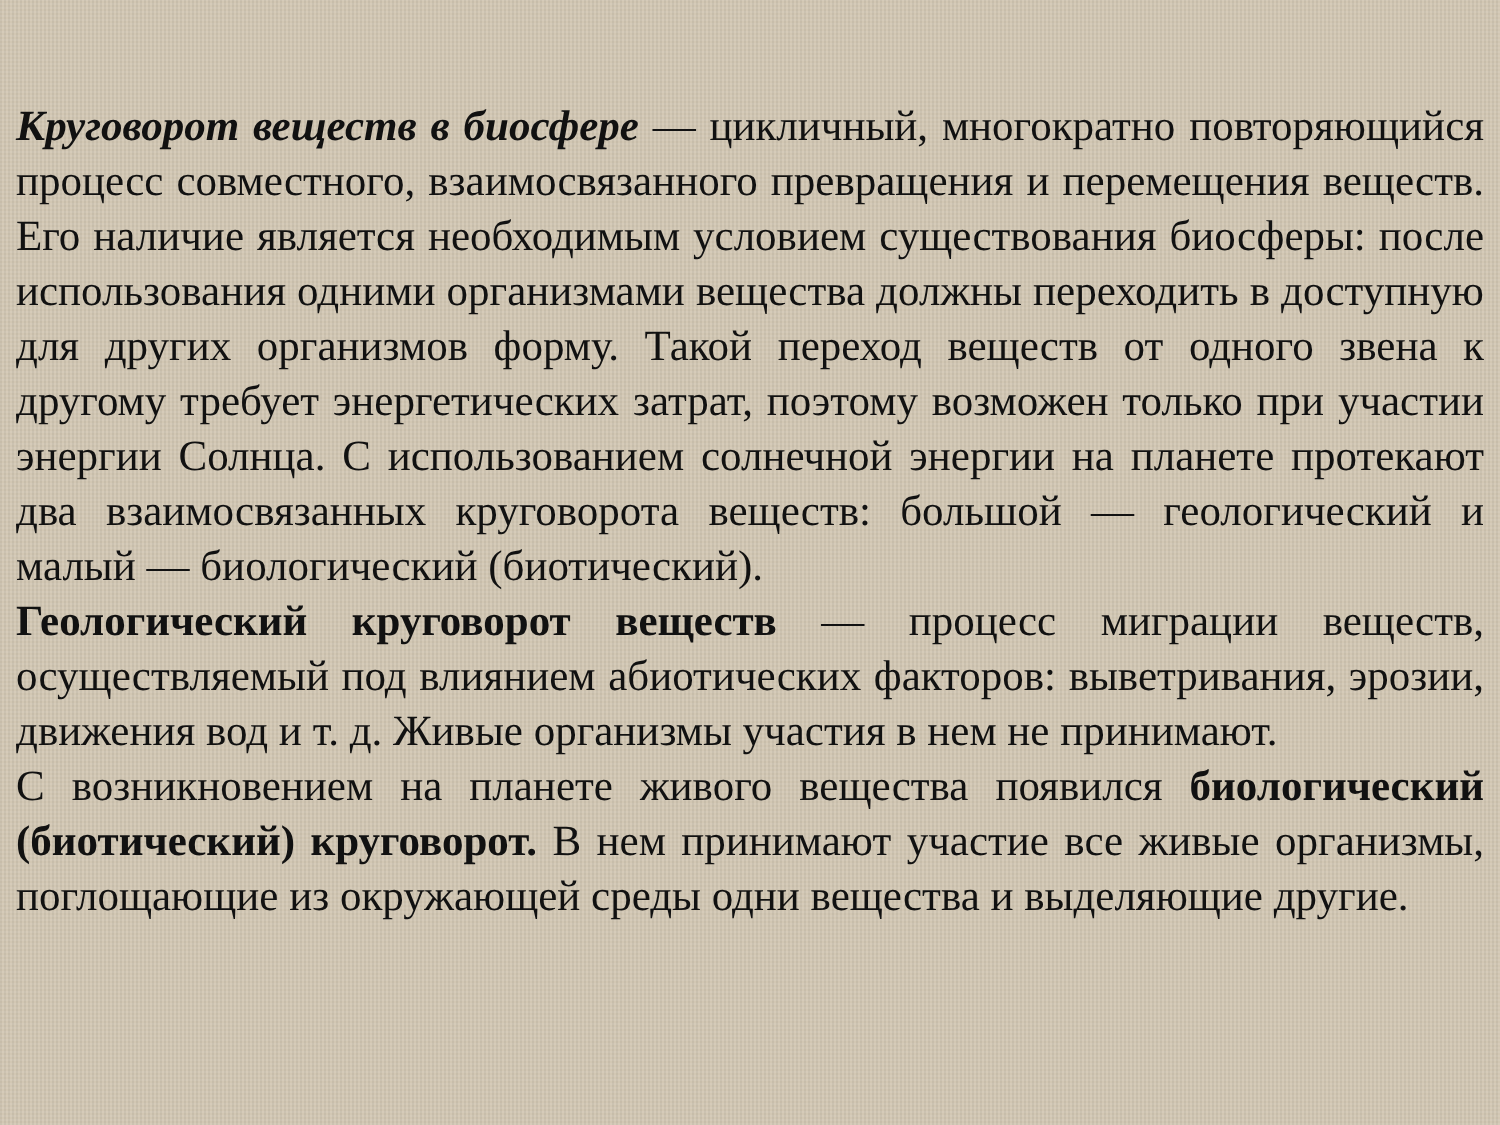Круговорот веществ в биосфере — цикличный, многократно повторяющийся процесс совместного, взаимосвязанного превращения и перемещения веществ. Его наличие является необходимым условием существования биосферы: после использования одними организмами вещества должны переходить в доступную для других организмов форму. Такой переход веществ от одного звена к другому требует энергетических затрат, поэтому возможен только при участии энергии Солнца. С использованием солнечной энергии на планете протекают два взаимосвязанных круговорота веществ: большой — геологический и малый — биологический (биотический).
Геологический круговорот веществ — процесс миграции веществ, осуществляемый под влиянием абиотических факторов: выветривания, эрозии, движения вод и т. д. Живые организмы участия в нем не принимают.
С возникновением на планете живого вещества появился биологический (биотический) круговорот. В нем принимают участие все живые организмы, поглощающие из окружающей среды одни вещества и выделяющие другие.